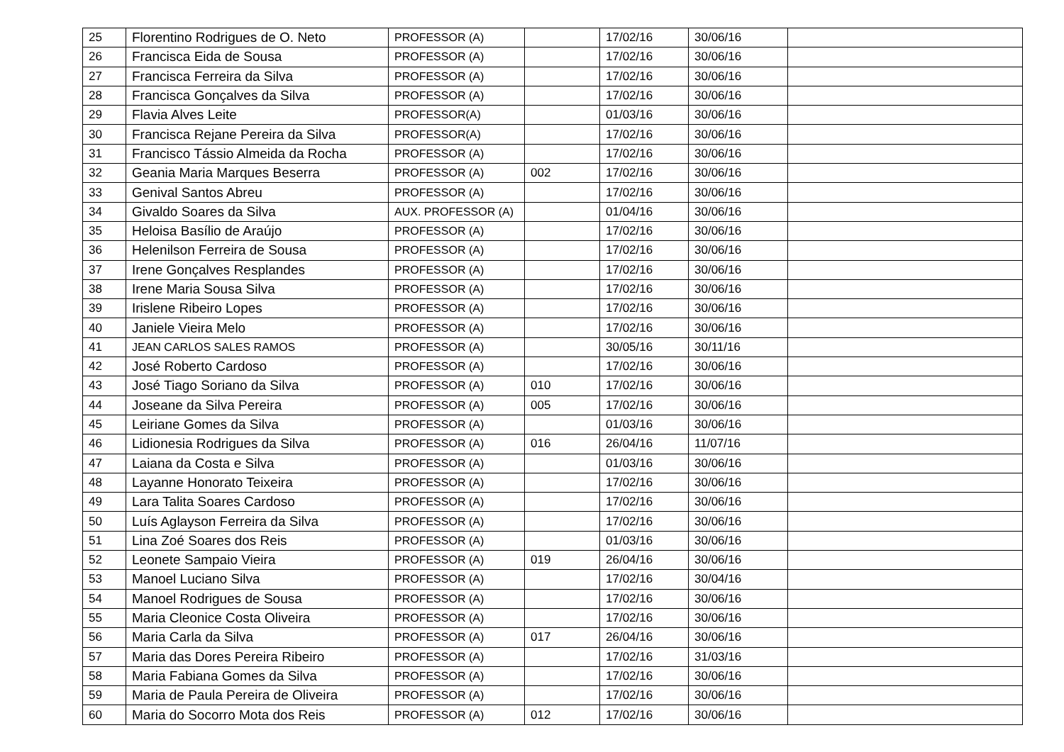| 25 | Florentino Rodrigues de O. Neto | PROFESSOR (A) | | 17/02/16 | 30/06/16 | |
| 26 | Francisca Eida de Sousa | PROFESSOR (A) | | 17/02/16 | 30/06/16 | |
| 27 | Francisca Ferreira da Silva | PROFESSOR (A) | | 17/02/16 | 30/06/16 | |
| 28 | Francisca Gonçalves da Silva | PROFESSOR (A) | | 17/02/16 | 30/06/16 | |
| 29 | Flavia Alves Leite | PROFESSOR(A) | | 01/03/16 | 30/06/16 | |
| 30 | Francisca Rejane Pereira da Silva | PROFESSOR(A) | | 17/02/16 | 30/06/16 | |
| 31 | Francisco Tássio Almeida da Rocha | PROFESSOR (A) | | 17/02/16 | 30/06/16 | |
| 32 | Geania Maria Marques Beserra | PROFESSOR (A) | 002 | 17/02/16 | 30/06/16 | |
| 33 | Genival Santos Abreu | PROFESSOR (A) | | 17/02/16 | 30/06/16 | |
| 34 | Givaldo Soares da Silva | AUX. PROFESSOR (A) | | 01/04/16 | 30/06/16 | |
| 35 | Heloisa Basílio de Araújo | PROFESSOR (A) | | 17/02/16 | 30/06/16 | |
| 36 | Helenilson Ferreira de Sousa | PROFESSOR (A) | | 17/02/16 | 30/06/16 | |
| 37 | Irene Gonçalves Resplandes | PROFESSOR (A) | | 17/02/16 | 30/06/16 | |
| 38 | Irene Maria Sousa Silva | PROFESSOR (A) | | 17/02/16 | 30/06/16 | |
| 39 | Irislene Ribeiro Lopes | PROFESSOR (A) | | 17/02/16 | 30/06/16 | |
| 40 | Janiele Vieira Melo | PROFESSOR (A) | | 17/02/16 | 30/06/16 | |
| 41 | JEAN CARLOS SALES RAMOS | PROFESSOR (A) | | 30/05/16 | 30/11/16 | |
| 42 | José Roberto Cardoso | PROFESSOR (A) | | 17/02/16 | 30/06/16 | |
| 43 | José Tiago Soriano da Silva | PROFESSOR (A) | 010 | 17/02/16 | 30/06/16 | |
| 44 | Joseane da Silva Pereira | PROFESSOR (A) | 005 | 17/02/16 | 30/06/16 | |
| 45 | Leiriane Gomes da Silva | PROFESSOR (A) | | 01/03/16 | 30/06/16 | |
| 46 | Lidionesia Rodrigues da Silva | PROFESSOR (A) | 016 | 26/04/16 | 11/07/16 | |
| 47 | Laiana da Costa e Silva | PROFESSOR (A) | | 01/03/16 | 30/06/16 | |
| 48 | Layanne Honorato Teixeira | PROFESSOR (A) | | 17/02/16 | 30/06/16 | |
| 49 | Lara Talita Soares Cardoso | PROFESSOR (A) | | 17/02/16 | 30/06/16 | |
| 50 | Luís Aglayson Ferreira da Silva | PROFESSOR (A) | | 17/02/16 | 30/06/16 | |
| 51 | Lina Zoé Soares dos Reis | PROFESSOR (A) | | 01/03/16 | 30/06/16 | |
| 52 | Leonete Sampaio Vieira | PROFESSOR (A) | 019 | 26/04/16 | 30/06/16 | |
| 53 | Manoel Luciano Silva | PROFESSOR (A) | | 17/02/16 | 30/04/16 | |
| 54 | Manoel Rodrigues de Sousa | PROFESSOR (A) | | 17/02/16 | 30/06/16 | |
| 55 | Maria Cleonice Costa Oliveira | PROFESSOR (A) | | 17/02/16 | 30/06/16 | |
| 56 | Maria Carla da Silva | PROFESSOR (A) | 017 | 26/04/16 | 30/06/16 | |
| 57 | Maria das Dores Pereira Ribeiro | PROFESSOR (A) | | 17/02/16 | 31/03/16 | |
| 58 | Maria Fabiana Gomes da Silva | PROFESSOR (A) | | 17/02/16 | 30/06/16 | |
| 59 | Maria de Paula Pereira de Oliveira | PROFESSOR (A) | | 17/02/16 | 30/06/16 | |
| 60 | Maria do Socorro Mota dos Reis | PROFESSOR (A) | 012 | 17/02/16 | 30/06/16 | |